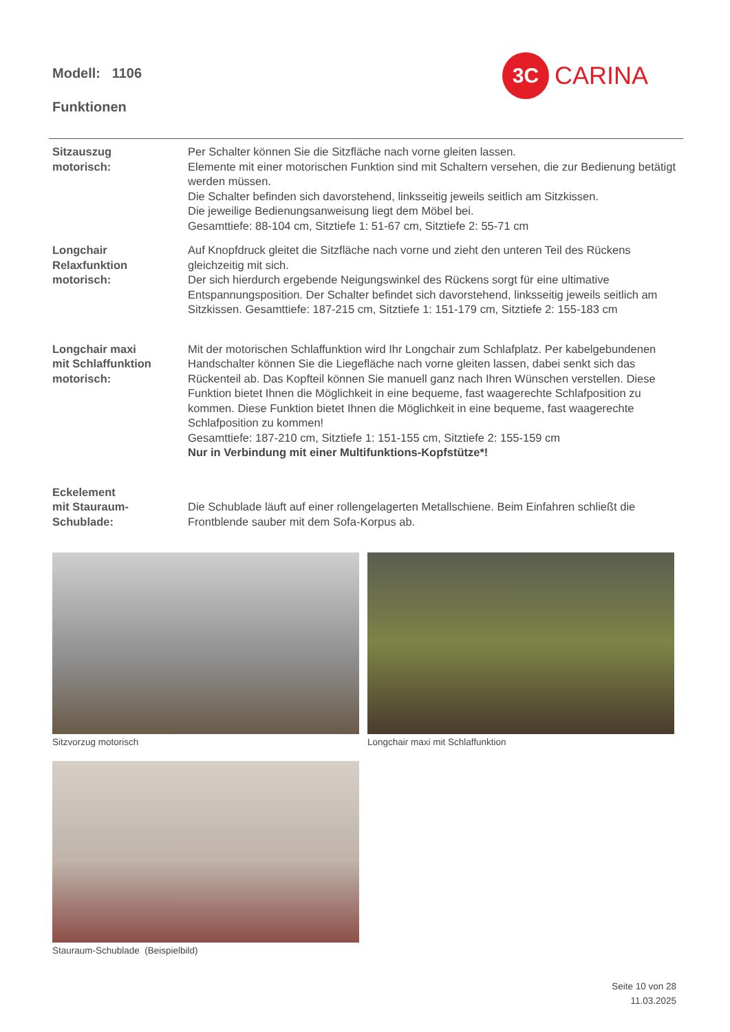Modell: 1106
Funktionen
3C
CARINA
Sitzauszug
motorisch:
Per Schalter können Sie die Sitzfläche nach vorne gleiten lassen.
Elemente mit einer motorischen Funktion sind mit Schaltern versehen, die zur Bedienung betätigt werden müssen.
Die Schalter befinden sich davorstehend, linksseitig jeweils seitlich am Sitzkissen.
Die jeweilige Bedienungsanweisung liegt dem Möbel bei.
Gesamttiefe: 88-104 cm, Sitztiefe 1: 51-67 cm, Sitztiefe 2: 55-71 cm
Longchair
Relaxfunktion
motorisch:
Auf Knopfdruck gleitet die Sitzfläche nach vorne und zieht den unteren Teil des Rückens gleichzeitig mit sich.
Der sich hierdurch ergebende Neigungswinkel des Rückens sorgt für eine ultimative Entspannungsposition. Der Schalter befindet sich davorstehend, linksseitig jeweils seitlich am Sitzkissen. Gesamttiefe: 187-215 cm, Sitztiefe 1: 151-179 cm, Sitztiefe 2: 155-183 cm
Longchair maxi
mit Schlaffunktion
motorisch:
Mit der motorischen Schlaffunktion wird Ihr Longchair zum Schlafplatz. Per kabelgebundenen Handschalter können Sie die Liegefläche nach vorne gleiten lassen, dabei senkt sich das Rückenteil ab. Das Kopfteil können Sie manuell ganz nach Ihren Wünschen verstellen. Diese Funktion bietet Ihnen die Möglichkeit in eine bequeme, fast waagerechte Schlafposition zu kommen. Diese Funktion bietet Ihnen die Möglichkeit in eine bequeme, fast waagerechte Schlafposition zu kommen!
Gesamttiefe: 187-210 cm, Sitztiefe 1: 151-155 cm, Sitztiefe 2: 155-159 cm
Nur in Verbindung mit einer Multifunktions-Kopfstütze*!
Eckelement
mit Stauraum-
Schublade:
Die Schublade läuft auf einer rollengelagerten Metallschiene. Beim Einfahren schließt die Frontblende sauber mit dem Sofa-Korpus ab.
Sitzvorzug motorisch Longchair maxi mit Schlaffunktion
Stauraum-Schublade (Beispielbild)
Seite 10 von 28
11.03.2025